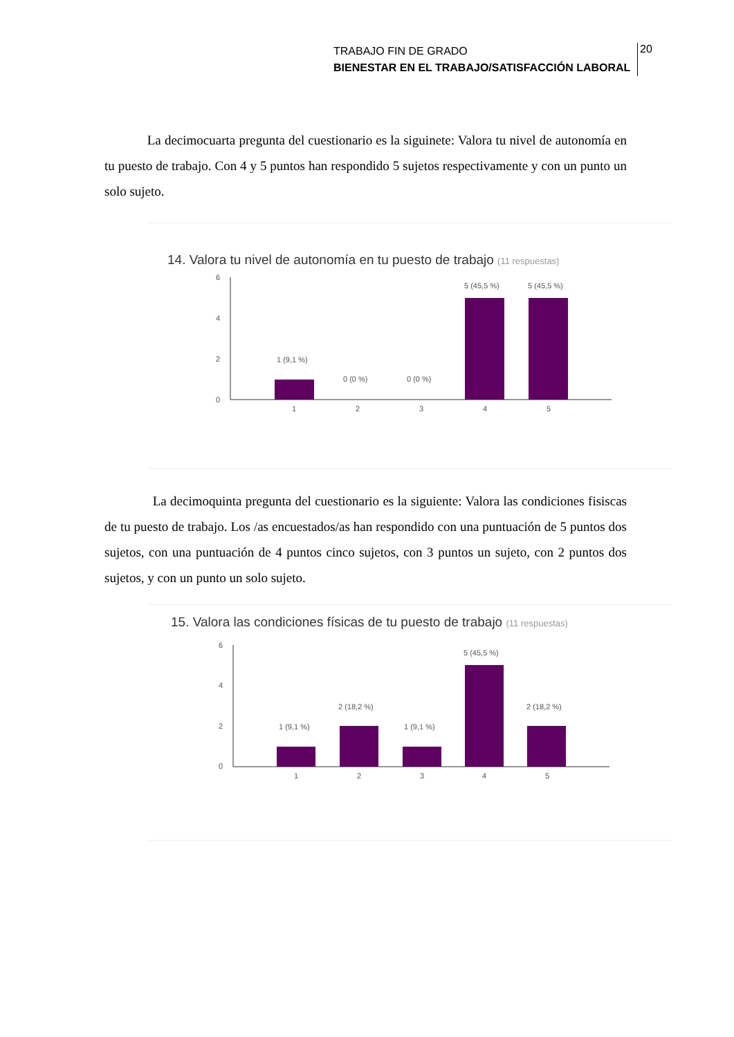TRABAJO FIN DE GRADO
BIENESTAR EN EL TRABAJO/SATISFACCIÓN LABORAL
20
La decimocuarta pregunta del cuestionario es la siguinete: Valora tu nivel de autonomía en tu puesto de trabajo. Con 4 y 5 puntos han respondido 5 sujetos respectivamente y con un punto un solo sujeto.
14. Valora tu nivel de autonomía en tu puesto de trabajo (11 respuestas)
6
4
2
0
1 (9,1 %)
0 (0 %)
0 (0 %)
5 (45,5 %)
5 (45,5 %)
1
2
3
4
5
La decimoquinta pregunta del cuestionario es la siguiente: Valora las condiciones fisiscas de tu puesto de trabajo. Los /as encuestados/as han respondido con una puntuación de 5 puntos dos sujetos, con una puntuación de 4 puntos cinco sujetos, con 3 puntos un sujeto, con 2 puntos dos sujetos, y con un punto un solo sujeto.
15. Valora las condiciones físicas de tu puesto de trabajo (11 respuestas)
6
4
2
0
1 (9,1 %)
2 (18,2 %)
1 (9,1 %)
5 (45,5 %)
2 (18,2 %)
1
2
3
4
5